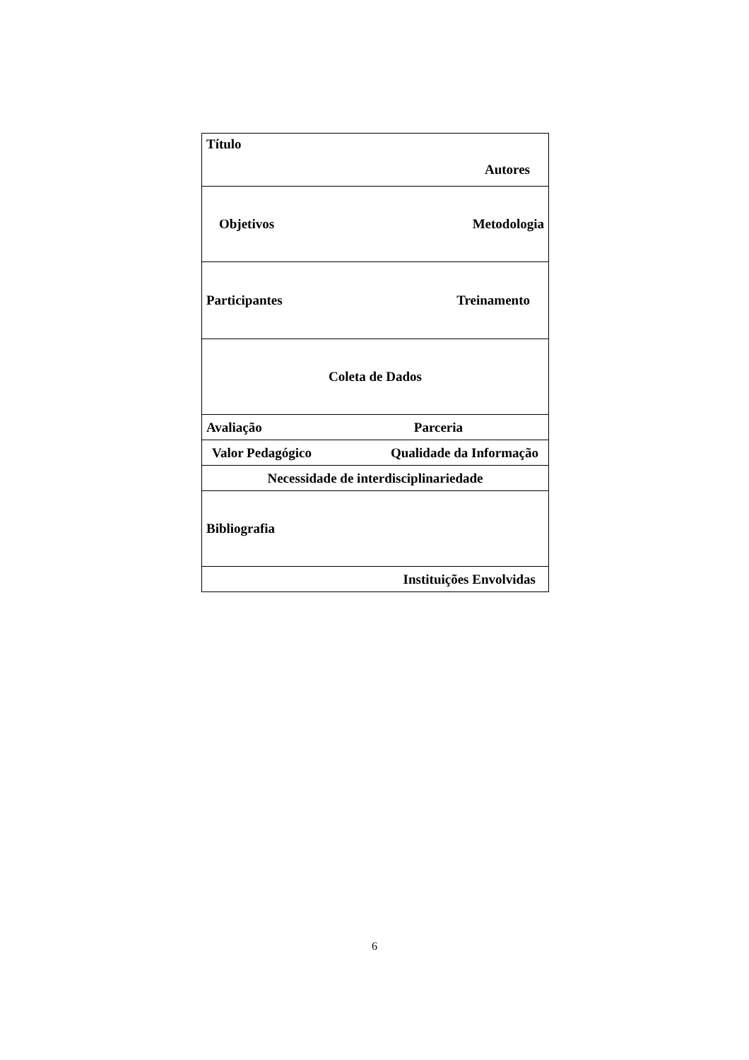| Título Autores |
| Objetivos Metodologia |
| Participantes Treinamento |
| Coleta de Dados |
| Avaliação Parceria |
| Valor Pedagógico Qualidade da Informação |
| Necessidade de interdisciplinariedade |
| Bibliografia |
| Instituições Envolvidas |
6